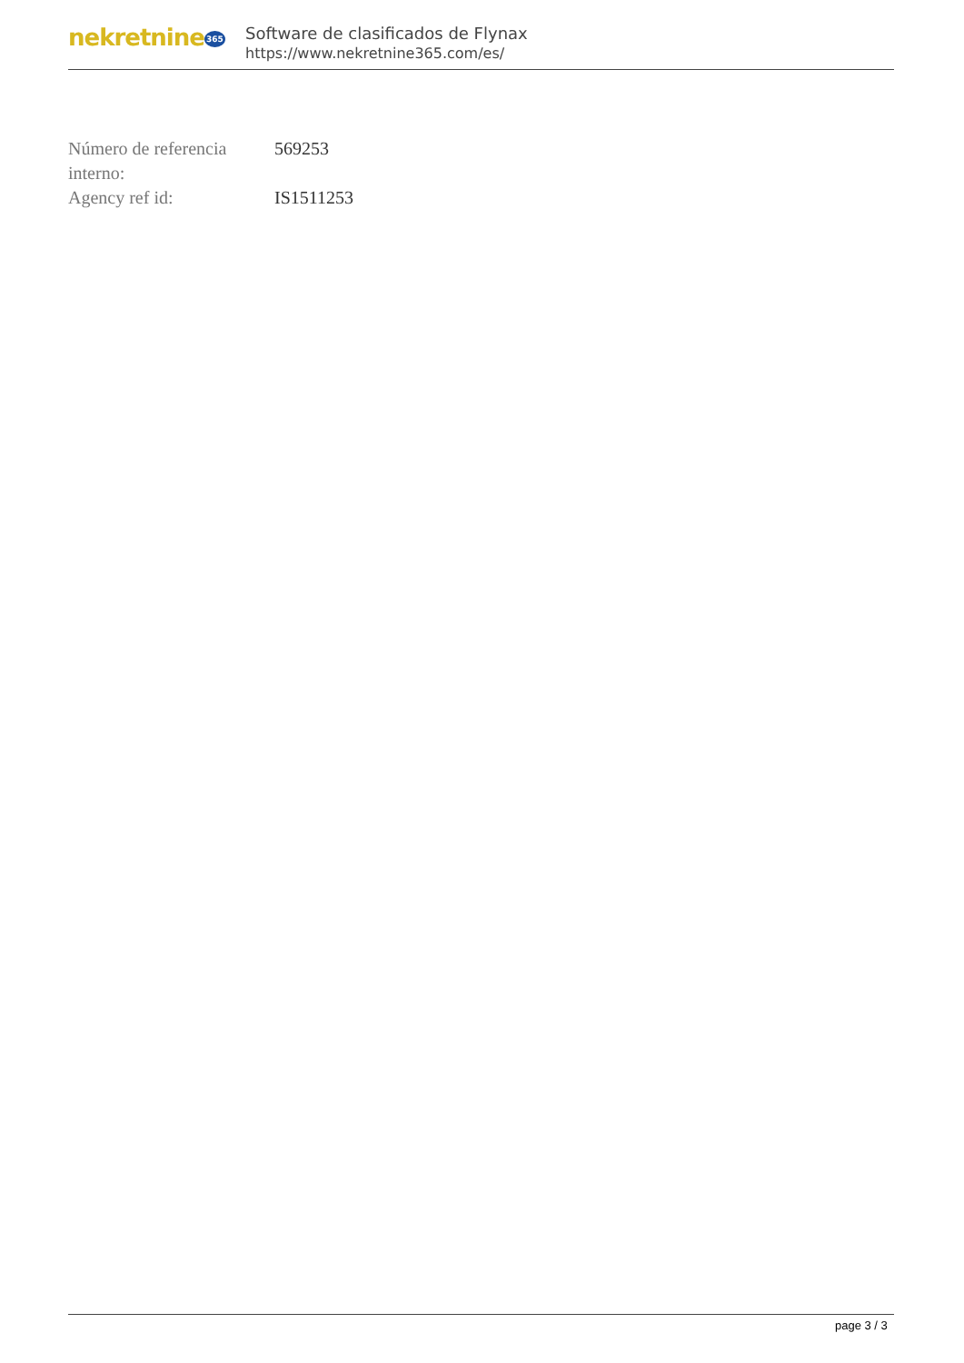nekretnine365
Software de clasificados de Flynax
https://www.nekretnine365.com/es/
| Número de referencia interno: | 569253 |
| Agency ref id: | IS1511253 |
page 3 / 3